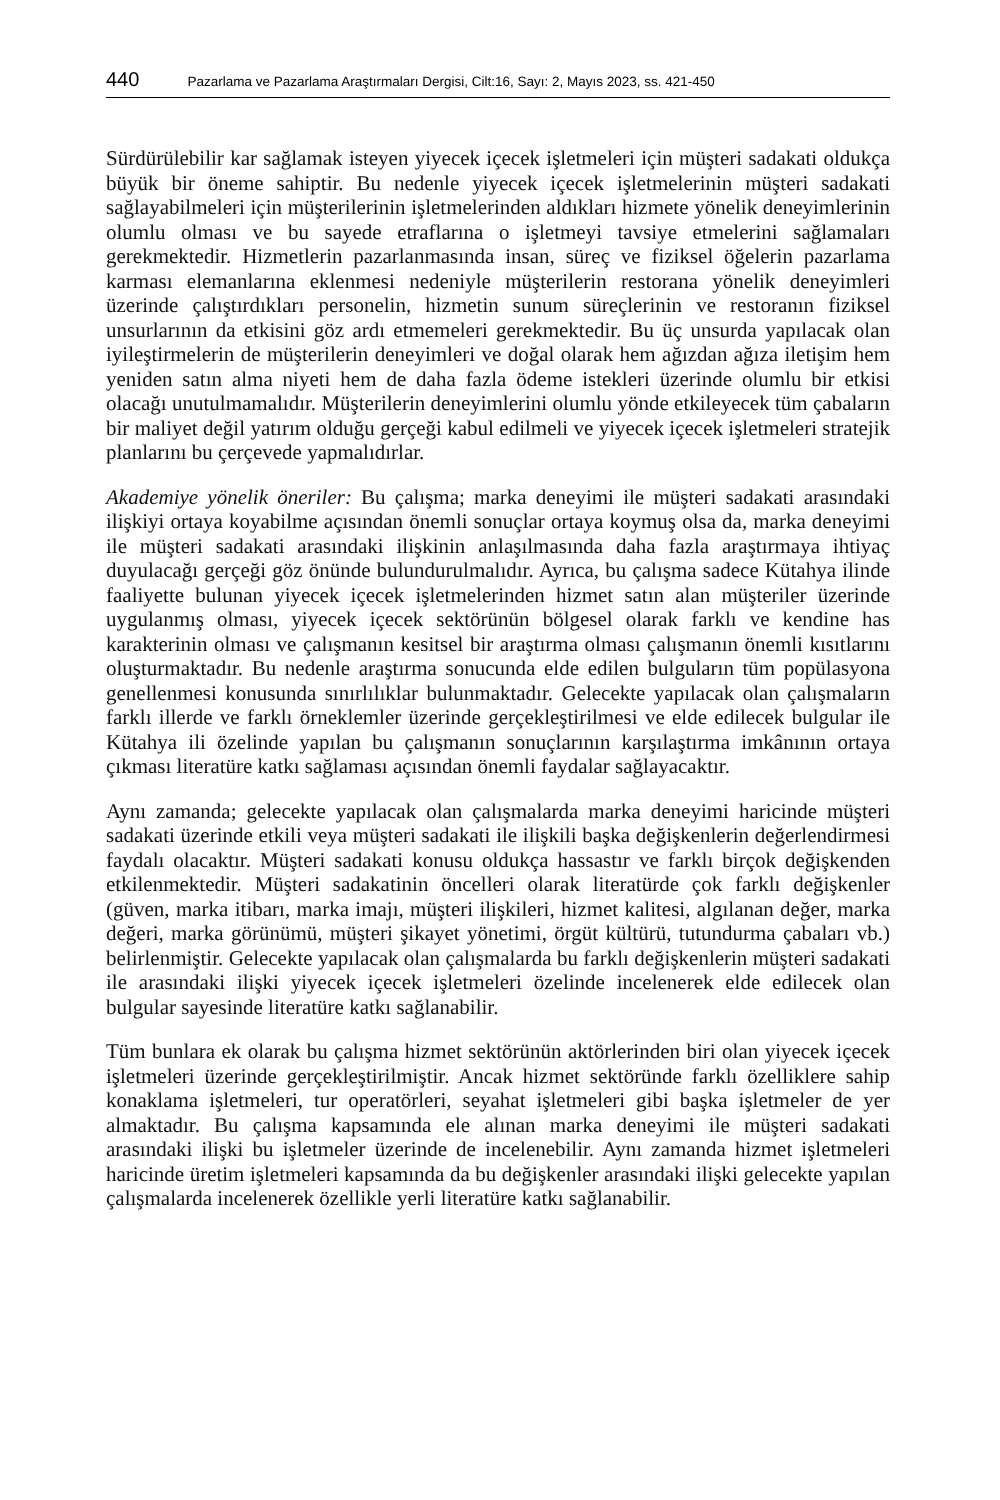440 Pazarlama ve Pazarlama Araştırmaları Dergisi, Cilt:16, Sayı: 2, Mayıs 2023, ss. 421-450
Sürdürülebilir kar sağlamak isteyen yiyecek içecek işletmeleri için müşteri sadakati oldukça büyük bir öneme sahiptir. Bu nedenle yiyecek içecek işletmelerinin müşteri sadakati sağlayabilmeleri için müşterilerinin işletmelerinden aldıkları hizmete yönelik deneyimlerinin olumlu olması ve bu sayede etraflarına o işletmeyi tavsiye etmelerini sağlamaları gerekmektedir. Hizmetlerin pazarlanmasında insan, süreç ve fiziksel öğelerin pazarlama karması elemanlarına eklenmesi nedeniyle müşterilerin restorana yönelik deneyimleri üzerinde çalıştırdıkları personelin, hizmetin sunum süreçlerinin ve restoranın fiziksel unsurlarının da etkisini göz ardı etmemeleri gerekmektedir. Bu üç unsurda yapılacak olan iyileştirmelerin de müşterilerin deneyimleri ve doğal olarak hem ağızdan ağıza iletişim hem yeniden satın alma niyeti hem de daha fazla ödeme istekleri üzerinde olumlu bir etkisi olacağı unutulmamalıdır. Müşterilerin deneyimlerini olumlu yönde etkileyecek tüm çabaların bir maliyet değil yatırım olduğu gerçeği kabul edilmeli ve yiyecek içecek işletmeleri stratejik planlarını bu çerçevede yapmalıdırlar.
Akademiye yönelik öneriler: Bu çalışma; marka deneyimi ile müşteri sadakati arasındaki ilişkiyi ortaya koyabilme açısından önemli sonuçlar ortaya koymuş olsa da, marka deneyimi ile müşteri sadakati arasındaki ilişkinin anlaşılmasında daha fazla araştırmaya ihtiyaç duyulacağı gerçeği göz önünde bulundurulmalıdır. Ayrıca, bu çalışma sadece Kütahya ilinde faaliyette bulunan yiyecek içecek işletmelerinden hizmet satın alan müşteriler üzerinde uygulanmış olması, yiyecek içecek sektörünün bölgesel olarak farklı ve kendine has karakterinin olması ve çalışmanın kesitsel bir araştırma olması çalışmanın önemli kısıtlarını oluşturmaktadır. Bu nedenle araştırma sonucunda elde edilen bulguların tüm popülasyona genellenmesi konusunda sınırlılıklar bulunmaktadır. Gelecekte yapılacak olan çalışmaların farklı illerde ve farklı örneklemler üzerinde gerçekleştirilmesi ve elde edilecek bulgular ile Kütahya ili özelinde yapılan bu çalışmanın sonuçlarının karşılaştırma imkânının ortaya çıkması literatüre katkı sağlaması açısından önemli faydalar sağlayacaktır.
Aynı zamanda; gelecekte yapılacak olan çalışmalarda marka deneyimi haricinde müşteri sadakati üzerinde etkili veya müşteri sadakati ile ilişkili başka değişkenlerin değerlendirmesi faydalı olacaktır. Müşteri sadakati konusu oldukça hassastır ve farklı birçok değişkenden etkilenmektedir. Müşteri sadakatinin öncelleri olarak literatürde çok farklı değişkenler (güven, marka itibarı, marka imajı, müşteri ilişkileri, hizmet kalitesi, algılanan değer, marka değeri, marka görünümü, müşteri şikayet yönetimi, örgüt kültürü, tutundurma çabaları vb.) belirlenmiştir. Gelecekte yapılacak olan çalışmalarda bu farklı değişkenlerin müşteri sadakati ile arasındaki ilişki yiyecek içecek işletmeleri özelinde incelenerek elde edilecek olan bulgular sayesinde literatüre katkı sağlanabilir.
Tüm bunlara ek olarak bu çalışma hizmet sektörünün aktörlerinden biri olan yiyecek içecek işletmeleri üzerinde gerçekleştirilmiştir. Ancak hizmet sektöründe farklı özelliklere sahip konaklama işletmeleri, tur operatörleri, seyahat işletmeleri gibi başka işletmeler de yer almaktadır. Bu çalışma kapsamında ele alınan marka deneyimi ile müşteri sadakati arasındaki ilişki bu işletmeler üzerinde de incelenebilir. Aynı zamanda hizmet işletmeleri haricinde üretim işletmeleri kapsamında da bu değişkenler arasındaki ilişki gelecekte yapılan çalışmalarda incelenerek özellikle yerli literatüre katkı sağlanabilir.